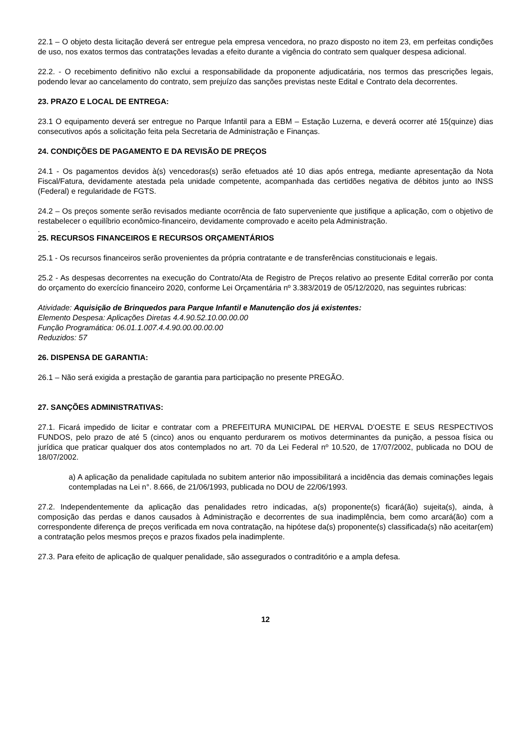22.1 – O objeto desta licitação deverá ser entregue pela empresa vencedora, no prazo disposto no item 23, em perfeitas condições de uso, nos exatos termos das contratações levadas a efeito durante a vigência do contrato sem qualquer despesa adicional.
22.2. - O recebimento definitivo não exclui a responsabilidade da proponente adjudicatária, nos termos das prescrições legais, podendo levar ao cancelamento do contrato, sem prejuízo das sanções previstas neste Edital e Contrato dela decorrentes.
23. PRAZO E LOCAL DE ENTREGA:
23.1 O equipamento deverá ser entregue no Parque Infantil para a EBM – Estação Luzerna, e deverá ocorrer até 15(quinze) dias consecutivos após a solicitação feita pela Secretaria de Administração e Finanças.
24. CONDIÇÕES DE PAGAMENTO E DA REVISÃO DE PREÇOS
24.1 - Os pagamentos devidos à(s) vencedoras(s) serão efetuados até 10 dias após entrega, mediante apresentação da Nota Fiscal/Fatura, devidamente atestada pela unidade competente, acompanhada das certidões negativa de débitos junto ao INSS (Federal) e regularidade de FGTS.
24.2 – Os preços somente serão revisados mediante ocorrência de fato superveniente que justifique a aplicação, com o objetivo de restabelecer o equilíbrio econômico-financeiro, devidamente comprovado e aceito pela Administração.
.
25. RECURSOS FINANCEIROS E RECURSOS ORÇAMENTÁRIOS
25.1 - Os recursos financeiros serão provenientes da própria contratante e de transferências constitucionais e legais.
25.2 - As despesas decorrentes na execução do Contrato/Ata de Registro de Preços relativo ao presente Edital correrão por conta do orçamento do exercício financeiro 2020, conforme Lei Orçamentária nº 3.383/2019 de 05/12/2020, nas seguintes rubricas:
Atividade: Aquisição de Brinquedos para Parque Infantil e Manutenção dos já existentes:
Elemento Despesa: Aplicações Diretas 4.4.90.52.10.00.00.00
Função Programática: 06.01.1.007.4.4.90.00.00.00.00
Reduzidos: 57
26. DISPENSA DE GARANTIA:
26.1 – Não será exigida a prestação de garantia para participação no presente PREGÃO.
27. SANÇÕES ADMINISTRATIVAS:
27.1. Ficará impedido de licitar e contratar com a PREFEITURA MUNICIPAL DE HERVAL D’OESTE E SEUS RESPECTIVOS FUNDOS, pelo prazo de até 5 (cinco) anos ou enquanto perdurarem os motivos determinantes da punição, a pessoa física ou jurídica que praticar qualquer dos atos contemplados no art. 70 da Lei Federal nº 10.520, de 17/07/2002, publicada no DOU de 18/07/2002.
a) A aplicação da penalidade capitulada no subitem anterior não impossibilitará a incidência das demais cominações legais contempladas na Lei n°. 8.666, de 21/06/1993, publicada no DOU de 22/06/1993.
27.2. Independentemente da aplicação das penalidades retro indicadas, a(s) proponente(s) ficará(ão) sujeita(s), ainda, à composição das perdas e danos causados à Administração e decorrentes de sua inadimplência, bem como arcará(ão) com a correspondente diferença de preços verificada em nova contratação, na hipótese da(s) proponente(s) classificada(s) não aceitar(em) a contratação pelos mesmos preços e prazos fixados pela inadimplente.
27.3. Para efeito de aplicação de qualquer penalidade, são assegurados o contraditório e a ampla defesa.
12